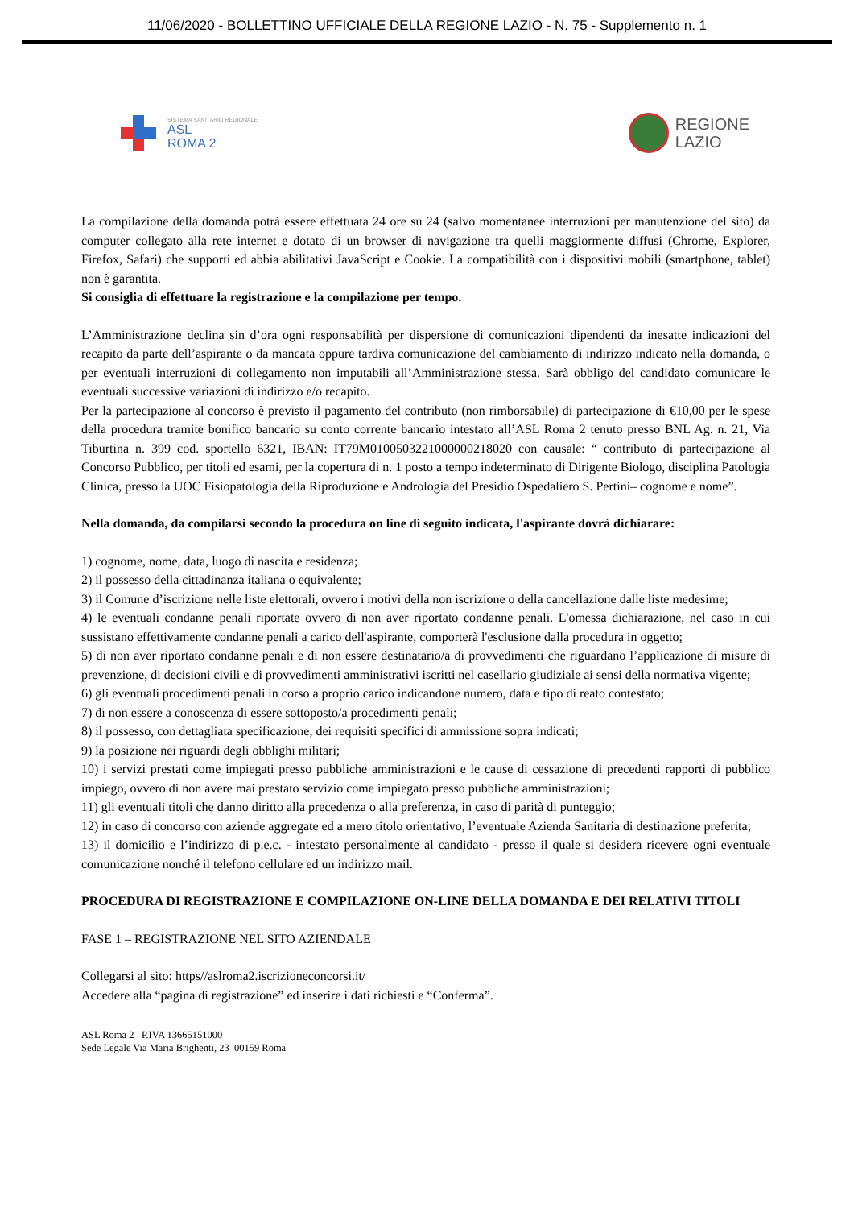11/06/2020 - BOLLETTINO UFFICIALE DELLA REGIONE LAZIO - N. 75 - Supplemento n. 1
SISTEMA SANITARIO REGIONALE
ASL
ROMA 2
REGIONE
LAZIO
La compilazione della domanda potrà essere effettuata 24 ore su 24 (salvo momentanee interruzioni per manutenzione del sito) da computer collegato alla rete internet e dotato di un browser di navigazione tra quelli maggiormente diffusi (Chrome, Explorer, Firefox, Safari) che supporti ed abbia abilitativi JavaScript e Cookie. La compatibilità con i dispositivi mobili (smartphone, tablet) non è garantita.
Si consiglia di effettuare la registrazione e la compilazione per tempo.
L’Amministrazione declina sin d’ora ogni responsabilità per dispersione di comunicazioni dipendenti da inesatte indicazioni del recapito da parte dell’aspirante o da mancata oppure tardiva comunicazione del cambiamento di indirizzo indicato nella domanda, o per eventuali interruzioni di collegamento non imputabili all’Amministrazione stessa. Sarà obbligo del candidato comunicare le eventuali successive variazioni di indirizzo e/o recapito.
Per la partecipazione al concorso è previsto il pagamento del contributo (non rimborsabile) di partecipazione di €10,00 per le spese della procedura tramite bonifico bancario su conto corrente bancario intestato all’ASL Roma 2 tenuto presso BNL Ag. n. 21, Via Tiburtina n. 399 cod. sportello 6321, IBAN: IT79M0100503221000000218020 con causale: “ contributo di partecipazione al Concorso Pubblico, per titoli ed esami, per la copertura di n. 1 posto a tempo indeterminato di Dirigente Biologo, disciplina Patologia Clinica, presso la UOC Fisiopatologia della Riproduzione e Andrologia del Presidio Ospedaliero S. Pertini– cognome e nome”.
Nella domanda, da compilarsi secondo la procedura on line di seguito indicata, l'aspirante dovrà dichiarare:
1) cognome, nome, data, luogo di nascita e residenza;
2) il possesso della cittadinanza italiana o equivalente;
3) il Comune d’iscrizione nelle liste elettorali, ovvero i motivi della non iscrizione o della cancellazione dalle liste medesime;
4) le eventuali condanne penali riportate ovvero di non aver riportato condanne penali. L'omessa dichiarazione, nel caso in cui sussistano effettivamente condanne penali a carico dell'aspirante, comporterà l'esclusione dalla procedura in oggetto;
5) di non aver riportato condanne penali e di non essere destinatario/a di provvedimenti che riguardano l’applicazione di misure di prevenzione, di decisioni civili e di provvedimenti amministrativi iscritti nel casellario giudiziale ai sensi della normativa vigente;
6) gli eventuali procedimenti penali in corso a proprio carico indicandone numero, data e tipo di reato contestato;
7) di non essere a conoscenza di essere sottoposto/a procedimenti penali;
8) il possesso, con dettagliata specificazione, dei requisiti specifici di ammissione sopra indicati;
9) la posizione nei riguardi degli obblighi militari;
10) i servizi prestati come impiegati presso pubbliche amministrazioni e le cause di cessazione di precedenti rapporti di pubblico impiego, ovvero di non avere mai prestato servizio come impiegato presso pubbliche amministrazioni;
11) gli eventuali titoli che danno diritto alla precedenza o alla preferenza, in caso di parità di punteggio;
12) in caso di concorso con aziende aggregate ed a mero titolo orientativo, l’eventuale Azienda Sanitaria di destinazione preferita;
13) il domicilio e l’indirizzo di p.e.c. - intestato personalmente al candidato - presso il quale si desidera ricevere ogni eventuale comunicazione nonché il telefono cellulare ed un indirizzo mail.
PROCEDURA DI REGISTRAZIONE E COMPILAZIONE ON-LINE DELLA DOMANDA E DEI RELATIVI TITOLI
FASE 1 – REGISTRAZIONE NEL SITO AZIENDALE
Collegarsi al sito: https//aslroma2.iscrizioneconcorsi.it/
Accedere alla “pagina di registrazione” ed inserire i dati richiesti e “Conferma”.
ASL Roma 2 P.IVA 13665151000
Sede Legale Via Maria Brighenti, 23 00159 Roma